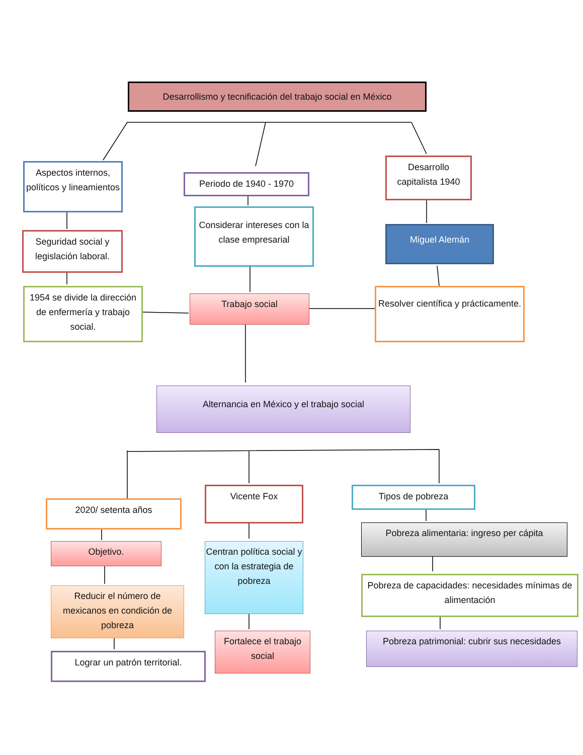Desarrollismo y tecnificación del trabajo social en México
Aspectos internos, políticos y lineamientos
Periodo de 1940 - 1970
Desarrollo capitalista 1940
Seguridad social y legislación laboral.
Considerar intereses con la clase empresarial
Miguel Alemán
1954 se divide la dirección de enfermería y trabajo social.
Trabajo social
Resolver científica y prácticamente.
Alternancia en México y el trabajo social
2020/ setenta años
Vicente Fox Tipos de pobreza
Objetivo.
Centran política social y con la estrategia de pobreza
Pobreza alimentaria: ingreso per cápita
Pobreza de capacidades: necesidades mínimas de alimentación
Reducir el número de mexicanos en condición de pobreza
Fortalece el trabajo social
Pobreza patrimonial: cubrir sus necesidades
Lograr un patrón territorial.